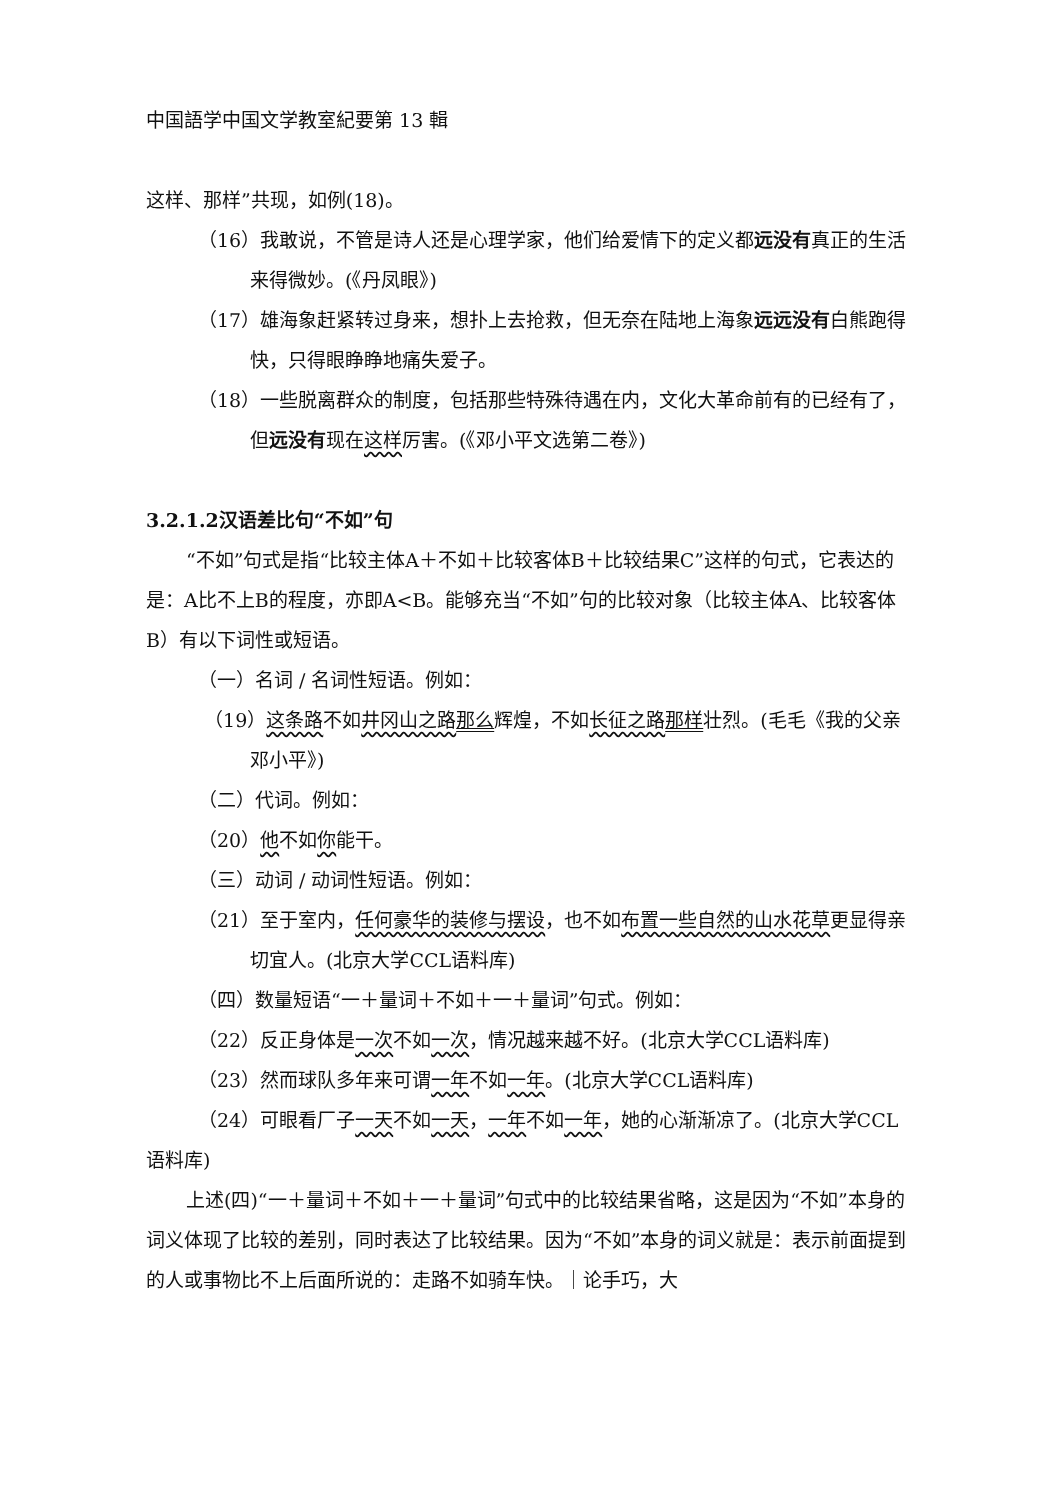中国語学中国文学教室紀要第 13 輯
这样、那样”共现，如例(18)。
（16）我敢说，不管是诗人还是心理学家，他们给爱情下的定义都远没有真正的生活来得微妙。(《丹凤眼》)
（17）雄海象赶紧转过身来，想扑上去抢救，但无奈在陆地上海象远远没有白熊跑得快，只得眼睁睁地痛失爱子。
（18）一些脱离群众的制度，包括那些特殊待遇在内，文化大革命前有的已经有了，但远没有现在这样厉害。(《邓小平文选第二卷》)
3.2.1.2汉语差比句“不如”句
“不如”句式是指“比较主体A＋不如＋比较客体B＋比较结果C”这样的句式，它表达的是：A比不上B的程度，亦即A<B。能够充当“不如”句的比较对象（比较主体A、比较客体B）有以下词性或短语。
（一）名词 / 名词性短语。例如：
（19）这条路不如井冈山之路 那么辉煌，不如长征之路 那样壮烈。(毛毛《我的父亲邓小平》)
（二）代词。例如：
（20）他不如你能干。
（三）动词 / 动词性短语。例如：
（21）至于室内，任何豪华的装修与摆设，也不如布置一些自然的山水花草更显得亲切宜人。(北京大学CCL语料库)
（四）数量短语“一＋量词＋不如＋一＋量词”句式。例如：
（22）反正身体是一次不如一次，情况越来越不好。(北京大学CCL语料库)
（23）然而球队多年来可谓一年不如一年。(北京大学CCL语料库)
（24）可眼看厂子一天不如一天，一年不如一年，她的心渐渐凉了。(北京大学CCL语料库)
上述(四)“一＋量词＋不如＋一＋量词”句式中的比较结果省略，这是因为“不如”本身的词义体现了比较的差别，同时表达了比较结果。因为“不如”本身的词义就是：表示前面提到的人或事物比不上后面所说的：走路不如骑车快。｜论手巧，大